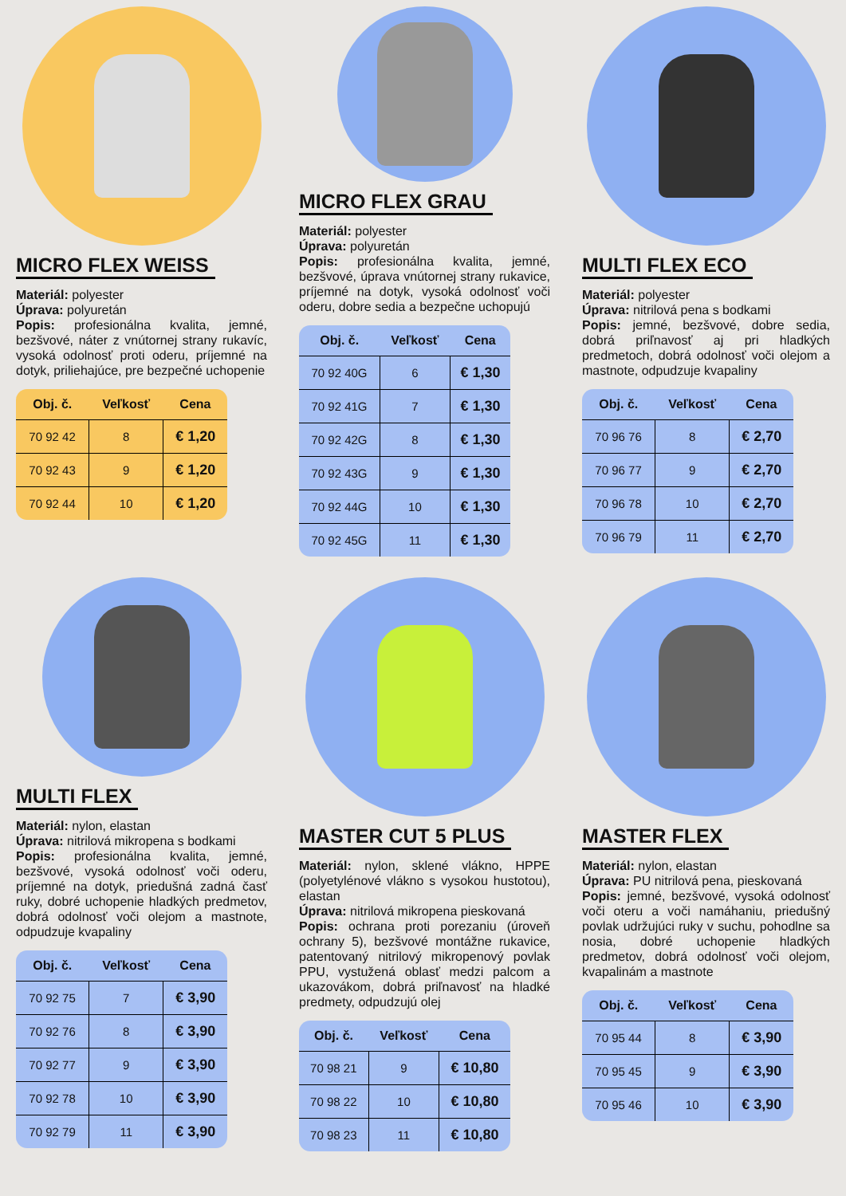MICRO FLEX WEISS
Materiál: polyester
Úprava: polyuretán
Popis: profesionálna kvalita, jemné, bezšvové, náter z vnútornej strany rukavíc, vysoká odolnosť proti oderu, príjemné na dotyk, priliehajúce, pre bezpečné uchopenie
| Obj. č. | Veľkosť | Cena |
| --- | --- | --- |
| 70 92 42 | 8 | € 1,20 |
| 70 92 43 | 9 | € 1,20 |
| 70 92 44 | 10 | € 1,20 |
MICRO FLEX GRAU
Materiál: polyester
Úprava: polyuretán
Popis: profesionálna kvalita, jemné, bezšvové, úprava vnútornej strany rukavice, príjemné na dotyk, vysoká odolnosť voči oderu, dobre sedia a bezpečne uchopujú
| Obj. č. | Veľkosť | Cena |
| --- | --- | --- |
| 70 92 40G | 6 | € 1,30 |
| 70 92 41G | 7 | € 1,30 |
| 70 92 42G | 8 | € 1,30 |
| 70 92 43G | 9 | € 1,30 |
| 70 92 44G | 10 | € 1,30 |
| 70 92 45G | 11 | € 1,30 |
MULTI FLEX ECO
Materiál: polyester
Úprava: nitrilová pena s bodkami
Popis: jemné, bezšvové, dobre sedia, dobrá priľnavosť aj pri hladkých predmetoch, dobrá odolnosť voči olejom a mastnote, odpudzuje kvapaliny
| Obj. č. | Veľkosť | Cena |
| --- | --- | --- |
| 70 96 76 | 8 | € 2,70 |
| 70 96 77 | 9 | € 2,70 |
| 70 96 78 | 10 | € 2,70 |
| 70 96 79 | 11 | € 2,70 |
MULTI FLEX
Materiál: nylon, elastan
Úprava: nitrilová mikropena s bodkami
Popis: profesionálna kvalita, jemné, bezšvové, vysoká odolnosť voči oderu, príjemné na dotyk, priedušná zadná časť ruky, dobré uchopenie hladkých predmetov, dobrá odolnosť voči olejom a mastnote, odpudzuje kvapaliny
| Obj. č. | Veľkosť | Cena |
| --- | --- | --- |
| 70 92 75 | 7 | € 3,90 |
| 70 92 76 | 8 | € 3,90 |
| 70 92 77 | 9 | € 3,90 |
| 70 92 78 | 10 | € 3,90 |
| 70 92 79 | 11 | € 3,90 |
MASTER CUT 5 PLUS
Materiál: nylon, sklené vlákno, HPPE (polyetylénové vlákno s vysokou hustotou), elastan
Úprava: nitrilová mikropena pieskovaná
Popis: ochrana proti porezaniu (úroveň ochrany 5), bezšvové montážne rukavice, patentovaný nitrilový mikropenový povlak PPU, vystužená oblasť medzi palcom a ukazovákom, dobrá priľnavosť na hladké predmety, odpudzujú olej
| Obj. č. | Veľkosť | Cena |
| --- | --- | --- |
| 70 98 21 | 9 | € 10,80 |
| 70 98 22 | 10 | € 10,80 |
| 70 98 23 | 11 | € 10,80 |
MASTER FLEX
Materiál: nylon, elastan
Úprava: PU nitrilová pena, pieskovaná
Popis: jemné, bezšvové, vysoká odolnosť voči oteru a voči namáhaniu, priedušný povlak udržujúci ruky v suchu, pohodlne sa nosia, dobré uchopenie hladkých predmetov, dobrá odolnosť voči olejom, kvapalinám a mastnote
| Obj. č. | Veľkosť | Cena |
| --- | --- | --- |
| 70 95 44 | 8 | € 3,90 |
| 70 95 45 | 9 | € 3,90 |
| 70 95 46 | 10 | € 3,90 |